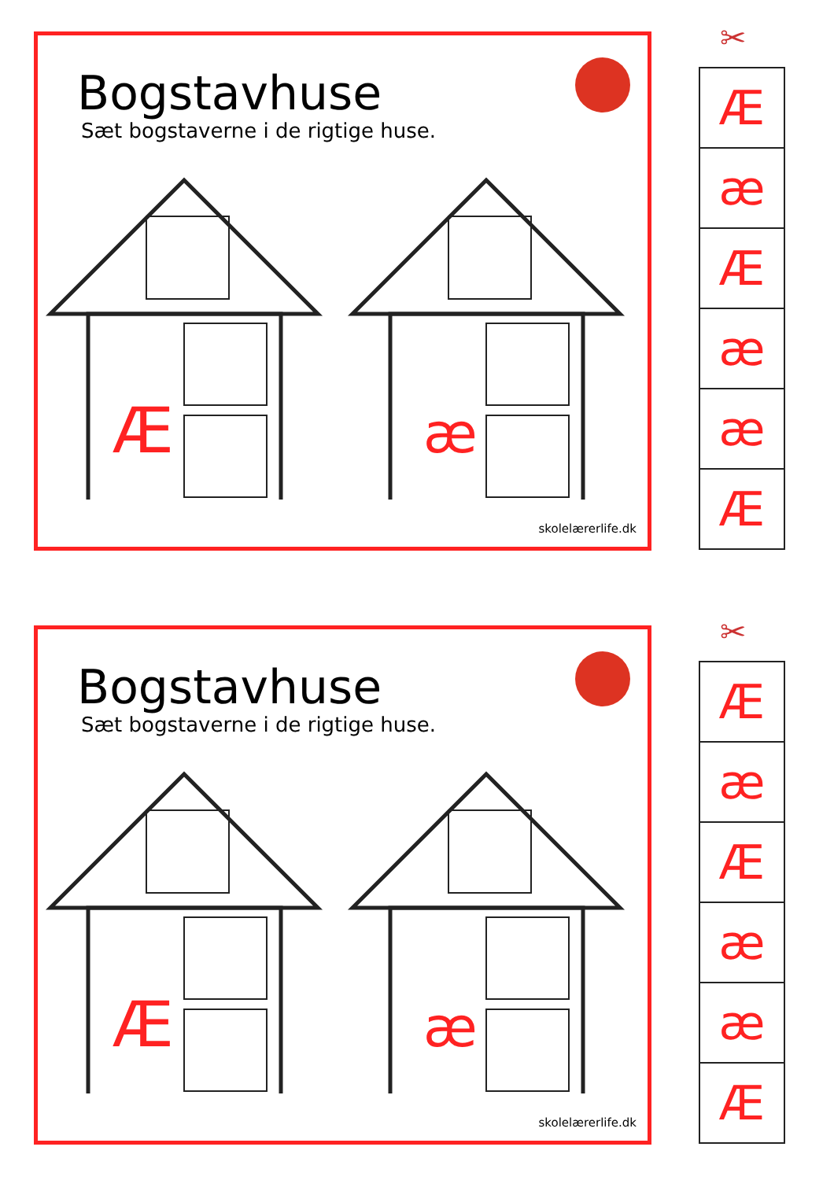Bogstavhuse
Sæt bogstaverne i de rigtige huse.
Æ
æ
skolelærerlife.dk
✂
Æ
æ
Æ
æ
æ
Æ
Bogstavhuse
Sæt bogstaverne i de rigtige huse.
Æ
æ
skolelærerlife.dk
✂
Æ
æ
Æ
æ
æ
Æ